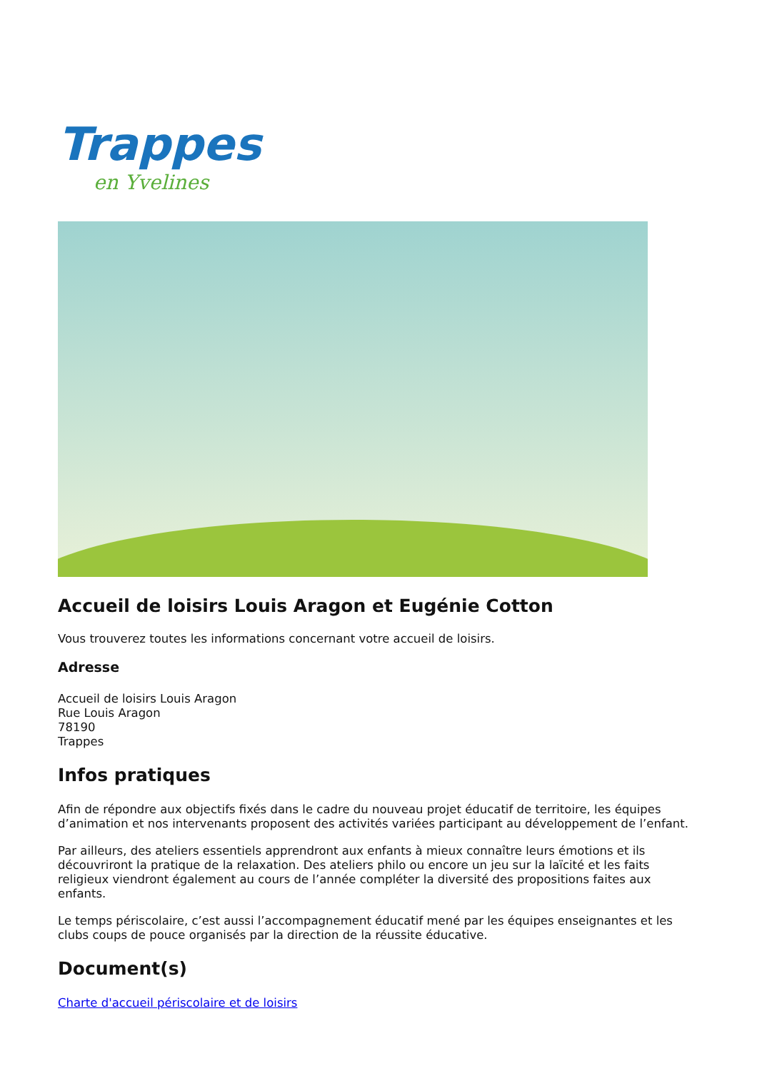Trappes
en Yvelines
Accueil de loisirs Louis Aragon et Eugénie Cotton
Vous trouverez toutes les informations concernant votre accueil de loisirs.
Adresse
Accueil de loisirs Louis Aragon
Rue Louis Aragon
78190
Trappes
Infos pratiques
Afin de répondre aux objectifs fixés dans le cadre du nouveau projet éducatif de territoire, les équipes d’animation et nos intervenants proposent des activités variées participant au développement de l’enfant.
Par ailleurs, des ateliers essentiels apprendront aux enfants à mieux connaître leurs émotions et ils découvriront la pratique de la relaxation. Des ateliers philo ou encore un jeu sur la laïcité et les faits religieux viendront également au cours de l’année compléter la diversité des propositions faites aux enfants.
Le temps périscolaire, c’est aussi l’accompagnement éducatif mené par les équipes enseignantes et les clubs coups de pouce organisés par la direction de la réussite éducative.
Document(s)
Charte d'accueil périscolaire et de loisirs